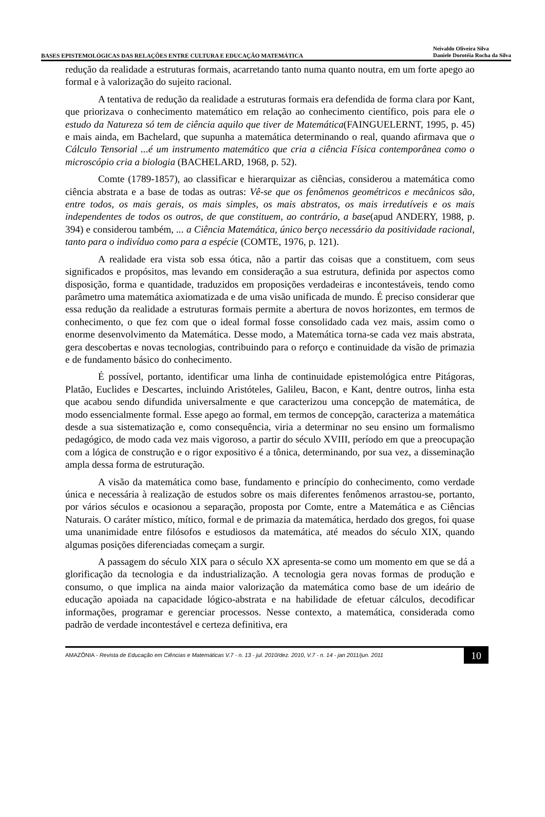BASES EPISTEMOLÓGICAS DAS RELAÇÕES ENTRE CULTURA E EDUCAÇÃO MATEMÁTICA
Neivaldo Oliveira Silva
Daniele Dorotéia Rocha da Silva
redução da realidade a estruturas formais, acarretando tanto numa quanto noutra, em um forte apego ao formal e à valorização do sujeito racional.
A tentativa de redução da realidade a estruturas formais era defendida de forma clara por Kant, que priorizava o conhecimento matemático em relação ao conhecimento científico, pois para ele o estudo da Natureza só tem de ciência aquilo que tiver de Matemática(FAINGUELERNT, 1995, p. 45) e mais ainda, em Bachelard, que supunha a matemática determinando o real, quando afirmava que o Cálculo Tensorial ...é um instrumento matemático que cria a ciência Física contemporânea como o microscópio cria a biologia (BACHELARD, 1968, p. 52).
Comte (1789-1857), ao classificar e hierarquizar as ciências, considerou a matemática como ciência abstrata e a base de todas as outras: Vê-se que os fenômenos geométricos e mecânicos são, entre todos, os mais gerais, os mais simples, os mais abstratos, os mais irredutíveis e os mais independentes de todos os outros, de que constituem, ao contrário, a base(apud ANDERY, 1988, p. 394) e considerou também, ... a Ciência Matemática, único berço necessário da positividade racional, tanto para o indivíduo como para a espécie (COMTE, 1976, p. 121).
A realidade era vista sob essa ótica, não a partir das coisas que a constituem, com seus significados e propósitos, mas levando em consideração a sua estrutura, definida por aspectos como disposição, forma e quantidade, traduzidos em proposições verdadeiras e incontestáveis, tendo como parâmetro uma matemática axiomatizada e de uma visão unificada de mundo. É preciso considerar que essa redução da realidade a estruturas formais permite a abertura de novos horizontes, em termos de conhecimento, o que fez com que o ideal formal fosse consolidado cada vez mais, assim como o enorme desenvolvimento da Matemática. Desse modo, a Matemática torna-se cada vez mais abstrata, gera descobertas e novas tecnologias, contribuindo para o reforço e continuidade da visão de primazia e de fundamento básico do conhecimento.
É possível, portanto, identificar uma linha de continuidade epistemológica entre Pitágoras, Platão, Euclides e Descartes, incluindo Aristóteles, Galileu, Bacon, e Kant, dentre outros, linha esta que acabou sendo difundida universalmente e que caracterizou uma concepção de matemática, de modo essencialmente formal. Esse apego ao formal, em termos de concepção, caracteriza a matemática desde a sua sistematização e, como consequência, viria a determinar no seu ensino um formalismo pedagógico, de modo cada vez mais vigoroso, a partir do século XVIII, período em que a preocupação com a lógica de construção e o rigor expositivo é a tônica, determinando, por sua vez, a disseminação ampla dessa forma de estruturação.
A visão da matemática como base, fundamento e princípio do conhecimento, como verdade única e necessária à realização de estudos sobre os mais diferentes fenômenos arrastou-se, portanto, por vários séculos e ocasionou a separação, proposta por Comte, entre a Matemática e as Ciências Naturais. O caráter místico, mítico, formal e de primazia da matemática, herdado dos gregos, foi quase uma unanimidade entre filósofos e estudiosos da matemática, até meados do século XIX, quando algumas posições diferenciadas começam a surgir.
A passagem do século XIX para o século XX apresenta-se como um momento em que se dá a glorificação da tecnologia e da industrialização. A tecnologia gera novas formas de produção e consumo, o que implica na ainda maior valorização da matemática como base de um ideário de educação apoiada na capacidade lógico-abstrata e na habilidade de efetuar cálculos, decodificar informações, programar e gerenciar processos. Nesse contexto, a matemática, considerada como padrão de verdade incontestável e certeza definitiva, era
AMAZÔNIA - Revista de Educação em Ciências e Matemáticas V.7 - n. 13 - jul. 2010/dez. 2010, V.7 - n. 14 - jan 2011/jun. 2011
10